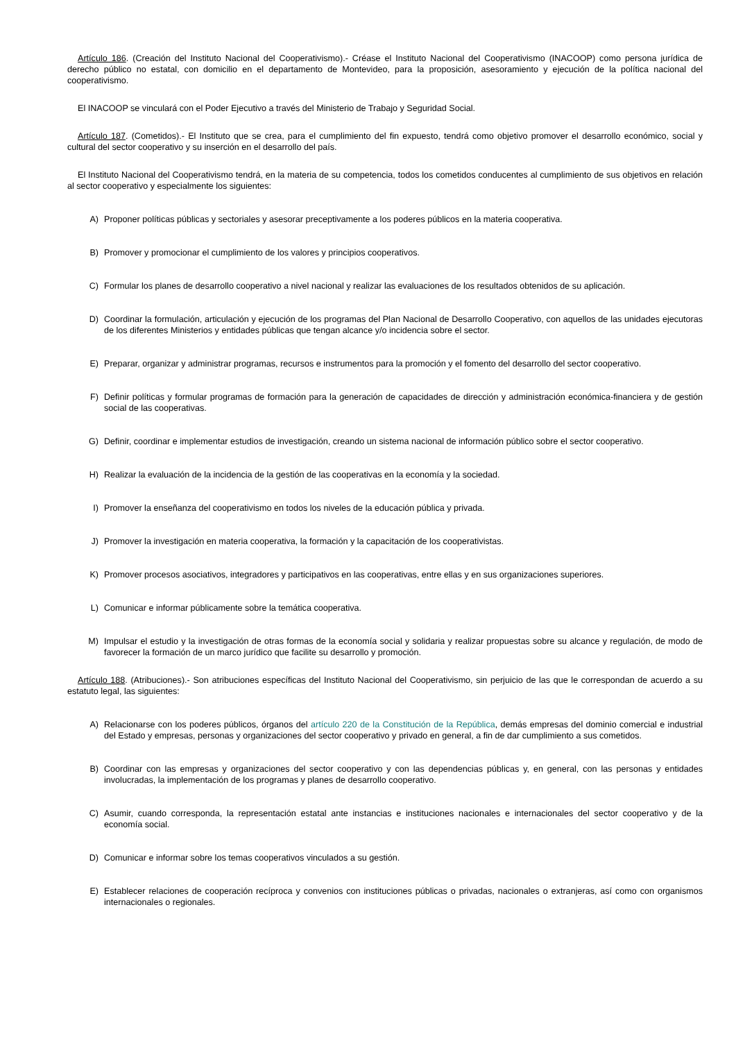Artículo 186. (Creación del Instituto Nacional del Cooperativismo).- Créase el Instituto Nacional del Cooperativismo (INACOOP) como persona jurídica de derecho público no estatal, con domicilio en el departamento de Montevideo, para la proposición, asesoramiento y ejecución de la política nacional del cooperativismo.
El INACOOP se vinculará con el Poder Ejecutivo a través del Ministerio de Trabajo y Seguridad Social.
Artículo 187. (Cometidos).- El Instituto que se crea, para el cumplimiento del fin expuesto, tendrá como objetivo promover el desarrollo económico, social y cultural del sector cooperativo y su inserción en el desarrollo del país.
El Instituto Nacional del Cooperativismo tendrá, en la materia de su competencia, todos los cometidos conducentes al cumplimiento de sus objetivos en relación al sector cooperativo y especialmente los siguientes:
A) Proponer políticas públicas y sectoriales y asesorar preceptivamente a los poderes públicos en la materia cooperativa.
B) Promover y promocionar el cumplimiento de los valores y principios cooperativos.
C) Formular los planes de desarrollo cooperativo a nivel nacional y realizar las evaluaciones de los resultados obtenidos de su aplicación.
D) Coordinar la formulación, articulación y ejecución de los programas del Plan Nacional de Desarrollo Cooperativo, con aquellos de las unidades ejecutoras de los diferentes Ministerios y entidades públicas que tengan alcance y/o incidencia sobre el sector.
E) Preparar, organizar y administrar programas, recursos e instrumentos para la promoción y el fomento del desarrollo del sector cooperativo.
F) Definir políticas y formular programas de formación para la generación de capacidades de dirección y administración económica-financiera y de gestión social de las cooperativas.
G) Definir, coordinar e implementar estudios de investigación, creando un sistema nacional de información público sobre el sector cooperativo.
H) Realizar la evaluación de la incidencia de la gestión de las cooperativas en la economía y la sociedad.
I) Promover la enseñanza del cooperativismo en todos los niveles de la educación pública y privada.
J) Promover la investigación en materia cooperativa, la formación y la capacitación de los cooperativistas.
K) Promover procesos asociativos, integradores y participativos en las cooperativas, entre ellas y en sus organizaciones superiores.
L) Comunicar e informar públicamente sobre la temática cooperativa.
M) Impulsar el estudio y la investigación de otras formas de la economía social y solidaria y realizar propuestas sobre su alcance y regulación, de modo de favorecer la formación de un marco jurídico que facilite su desarrollo y promoción.
Artículo 188. (Atribuciones).- Son atribuciones específicas del Instituto Nacional del Cooperativismo, sin perjuicio de las que le correspondan de acuerdo a su estatuto legal, las siguientes:
A) Relacionarse con los poderes públicos, órganos del artículo 220 de la Constitución de la República, demás empresas del dominio comercial e industrial del Estado y empresas, personas y organizaciones del sector cooperativo y privado en general, a fin de dar cumplimiento a sus cometidos.
B) Coordinar con las empresas y organizaciones del sector cooperativo y con las dependencias públicas y, en general, con las personas y entidades involucradas, la implementación de los programas y planes de desarrollo cooperativo.
C) Asumir, cuando corresponda, la representación estatal ante instancias e instituciones nacionales e internacionales del sector cooperativo y de la economía social.
D) Comunicar e informar sobre los temas cooperativos vinculados a su gestión.
E) Establecer relaciones de cooperación recíproca y convenios con instituciones públicas o privadas, nacionales o extranjeras, así como con organismos internacionales o regionales.